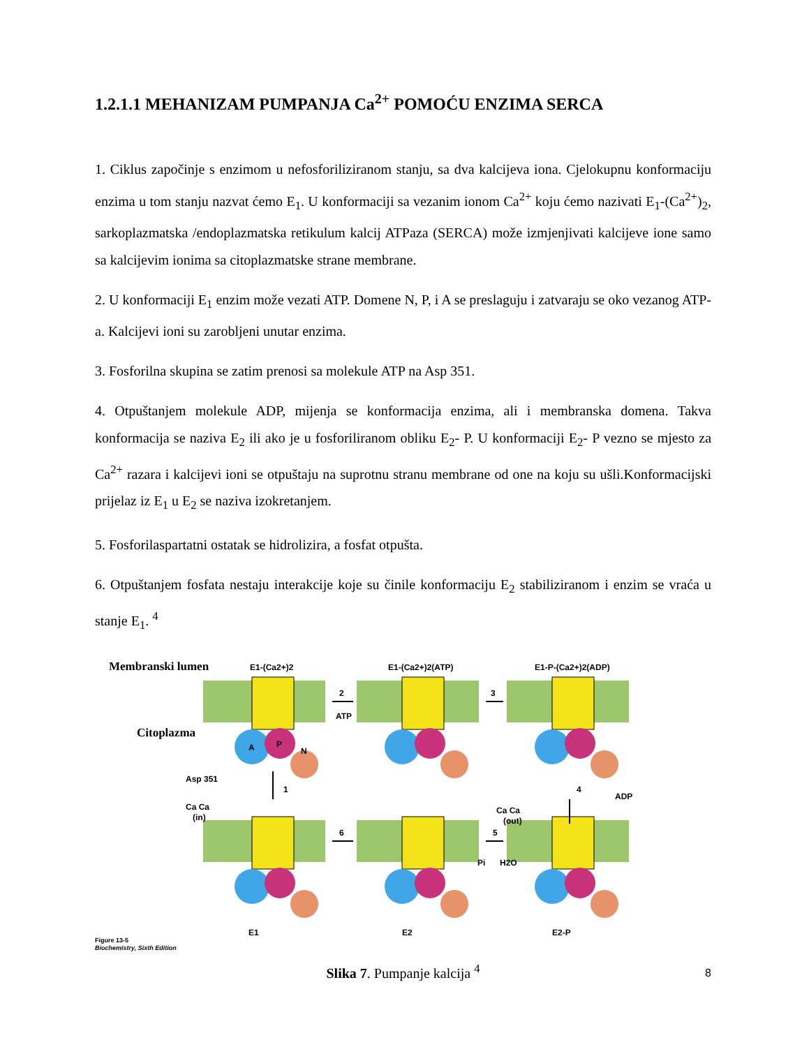1.2.1.1 MEHANIZAM PUMPANJA Ca<sup>2+</sup> POMOĆU ENZIMA SERCA
1. Ciklus započinje s enzimom u nefosforiliziranom stanju, sa dva kalcijeva iona. Cjelokupnu konformaciju enzima u tom stanju nazvat ćemo E<sub>1</sub>. U konformaciji sa vezanim ionom Ca<sup>2+</sup> koju ćemo nazivati E<sub>1</sub>-(Ca<sup>2+</sup>)<sub>2</sub>, sarkoplazmatska /endoplazmatska retikulum kalcij ATPaza (SERCA) može izmjenjivati kalcijeve ione samo sa kalcijevim ionima sa citoplazmatske strane membrane.
2. U konformaciji E<sub>1</sub> enzim može vezati ATP. Domene N, P, i A se preslaguju i zatvaraju se oko vezanog ATP-a. Kalcijevi ioni su zarobljeni unutar enzima.
3. Fosforilna skupina se zatim prenosi sa molekule ATP na Asp 351.
4. Otpuštanjem molekule ADP, mijenja se konformacija enzima, ali i membranska domena. Takva konformacija se naziva E<sub>2</sub> ili ako je u fosforiliranom obliku E<sub>2</sub>- P. U konformaciji E<sub>2</sub>- P vezno se mjesto za Ca<sup>2+</sup> razara i kalcijevi ioni se otpuštaju na suprotnu stranu membrane od one na koju su ušli.Konformacijski prijelaz iz E<sub>1</sub> u E<sub>2</sub> se naziva izokretanjem.
5. Fosforilaspartatni ostatak se hidrolizira, a fosfat otpušta.
6. Otpuštanjem fosfata nestaju interakcije koje su činile konformaciju E<sub>2</sub> stabiliziranom i enzim se vraća u stanje E<sub>1</sub>. <sup>4</sup>
Membranski lumen
Citoplazma
E1-(Ca2+)2
E1-(Ca2+)2(ATP)
E1-P-(Ca2+)2(ADP)
A
P
N
Asp 351
2
ATP
3
1
Ca Ca
(in)
4
ADP
Ca Ca
(out)
5
Pi
H2O
6
E1
E2
E2-P
Figure 13-5
Biochemistry, Sixth Edition
Slika 7. Pumpanje kalcija <sup>4</sup>
8